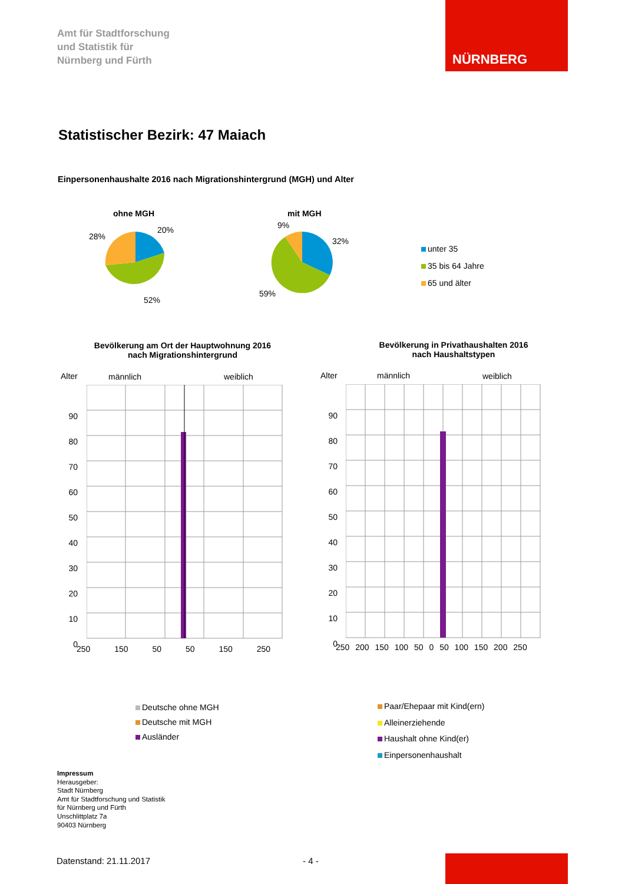Amt für Stadtforschung
und Statistik für
Nürnberg und Fürth
NÜRNBERG
Statistischer Bezirk: 47 Maiach
Einpersonenhaushalte 2016 nach Migrationshintergrund (MGH) und Alter
ohne MGH mit MGH
20%
28%
52%
9%
32%
59%
unter 35
35 bis 64 Jahre
65 und älter
Bevölkerung am Ort der Hauptwohnung 2016
nach Migrationshintergrund
Bevölkerung in Privathaushalten 2016
nach Haushaltstypen
Alter männlich weiblich Alter männlich weiblich
90 80 70 60 50 40 30 20 10 0
90 80 70 60 50 40 30 20 10 0
250 150 50 50 150 250
250 200 150 100 50 0 50 100 150 200 250
Deutsche ohne MGH
Deutsche mit MGH
Ausländer
Paar/Ehepaar mit Kind(ern)
Alleinerziehende
Haushalt ohne Kind(er)
Einpersonenhaushalt
Impressum
Herausgeber:
Stadt Nürnberg
Amt für Stadtforschung und Statistik
für Nürnberg und Fürth
Unschlittplatz 7a
90403 Nürnberg
Datenstand: 21.11.2017 - 4 -